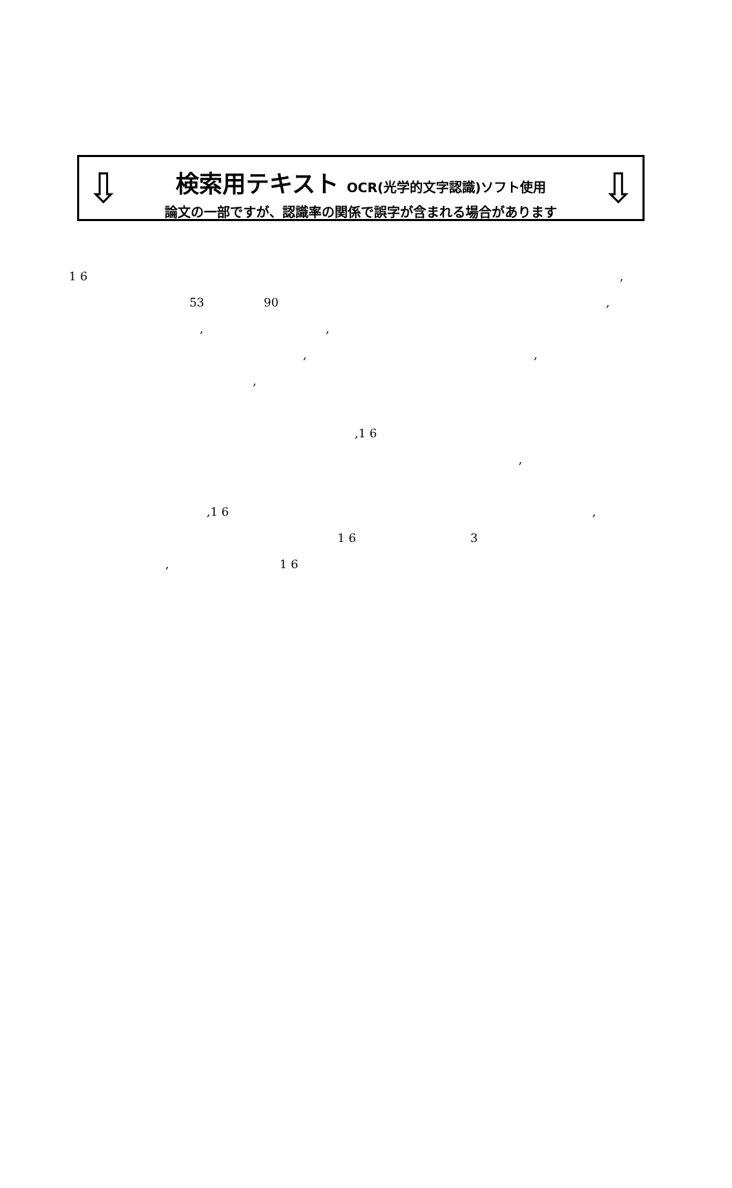⇩ ⇩
検索用テキスト OCR(光学的文字認識)ソフト使用
論文の一部ですが、認識率の関係で誤字が含まれる場合があります
1 6 ,
53 90 ,
, ,
, ,
, ,1 6 ,
,1 6 ,
1 6 3
, 1 6